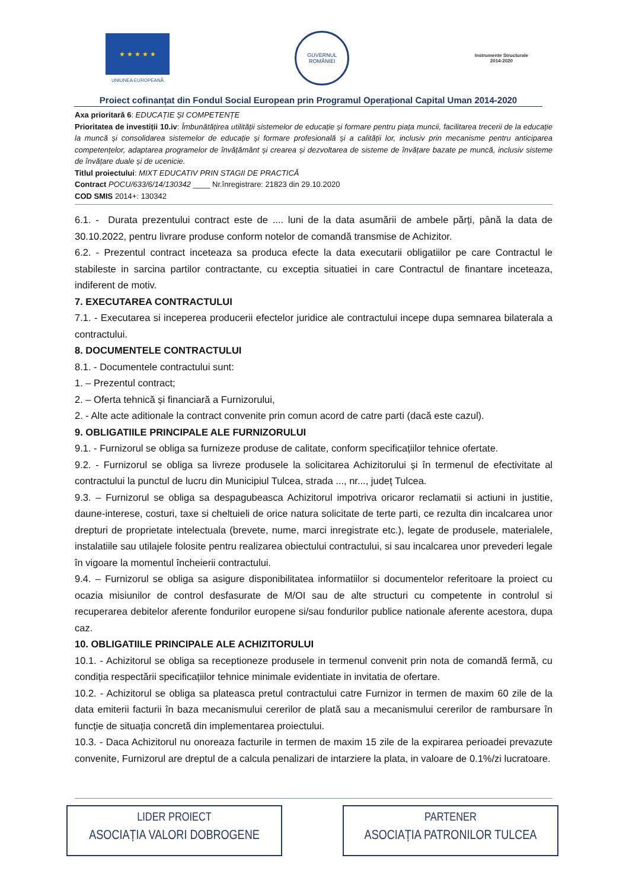★ ★ ★ ★ ★
UNIUNEA EUROPEANĂ
GUVERNUL ROMÂNIEI
Instrumente Structurale
2014-2020
Proiect cofinanțat din Fondul Social European prin Programul Operațional Capital Uman 2014-2020
Axa prioritară 6: EDUCAȚIE ȘI COMPETENȚE
Prioritatea de investiții 10.iv: Îmbunătățirea utilității sistemelor de educație și formare pentru piața muncii, facilitarea trecerii de la educație la muncă și consolidarea sistemelor de educație și formare profesională și a calității lor, inclusiv prin mecanisme pentru anticiparea competențelor, adaptarea programelor de învățământ și crearea și dezvoltarea de sisteme de învățare bazate pe muncă, inclusiv sisteme de învățare duale și de ucenicie.
Titlul proiectului: MIXT EDUCATIV PRIN STAGII DE PRACTICĂ
Contract POCU/633/6/14/130342 ____ Nr.înregistrare: 21823 din 29.10.2020
COD SMIS 2014+: 130342
6.1. - Durata prezentului contract este de .... luni de la data asumării de ambele părți, până la data de 30.10.2022, pentru livrare produse conform notelor de comandă transmise de Achizitor.
6.2. - Prezentul contract inceteaza sa produca efecte la data executarii obligatiilor pe care Contractul le stabileste in sarcina partilor contractante, cu exceptia situatiei in care Contractul de finantare inceteaza, indiferent de motiv.
7. EXECUTAREA CONTRACTULUI
7.1. - Executarea si inceperea producerii efectelor juridice ale contractului incepe dupa semnarea bilaterala a contractului.
8. DOCUMENTELE CONTRACTULUI
8.1. - Documentele contractului sunt:
1. – Prezentul contract;
2. – Oferta tehnică și financiară a Furnizorului,
2. - Alte acte aditionale la contract convenite prin comun acord de catre parti (dacă este cazul).
9. OBLIGATIILE PRINCIPALE ALE FURNIZORULUI
9.1. - Furnizorul se obliga sa furnizeze produse de calitate, conform specificațiilor tehnice ofertate.
9.2. - Furnizorul se obliga sa livreze produsele la solicitarea Achizitorului și în termenul de efectivitate al contractului la punctul de lucru din Municipiul Tulcea, strada ..., nr..., județ Tulcea.
9.3. – Furnizorul se obliga sa despagubeasca Achizitorul impotriva oricaror reclamatii si actiuni in justitie, daune-interese, costuri, taxe si cheltuieli de orice natura solicitate de terte parti, ce rezulta din incalcarea unor drepturi de proprietate intelectuala (brevete, nume, marci inregistrate etc.), legate de produsele, materialele, instalatiile sau utilajele folosite pentru realizarea obiectului contractului, si sau incalcarea unor prevederi legale în vigoare la momentul încheierii contractului.
9.4. – Furnizorul se obliga sa asigure disponibilitatea informatiilor si documentelor referitoare la proiect cu ocazia misiunilor de control desfasurate de M/OI sau de alte structuri cu competente in controlul si recuperarea debitelor aferente fondurilor europene si/sau fondurilor publice nationale aferente acestora, dupa caz.
10. OBLIGATIILE PRINCIPALE ALE ACHIZITORULUI
10.1. - Achizitorul se obliga sa receptioneze produsele in termenul convenit prin nota de comandă fermă, cu condiția respectării specificațiilor tehnice minimale evidentiate in invitatia de ofertare.
10.2. - Achizitorul se obliga sa plateasca pretul contractului catre Furnizor in termen de maxim 60 zile de la data emiterii facturii în baza mecanismului cererilor de plată sau a mecanismului cererilor de rambursare în funcție de situația concretă din implementarea proiectului.
10.3. - Daca Achizitorul nu onoreaza facturile in termen de maxim 15 zile de la expirarea perioadei prevazute convenite, Furnizorul are dreptul de a calcula penalizari de intarziere la plata, in valoare de 0.1%/zi lucratoare.
LIDER PROIECT
ASOCIAȚIA VALORI DOBROGENE
PARTENER
ASOCIAȚIA PATRONILOR TULCEA